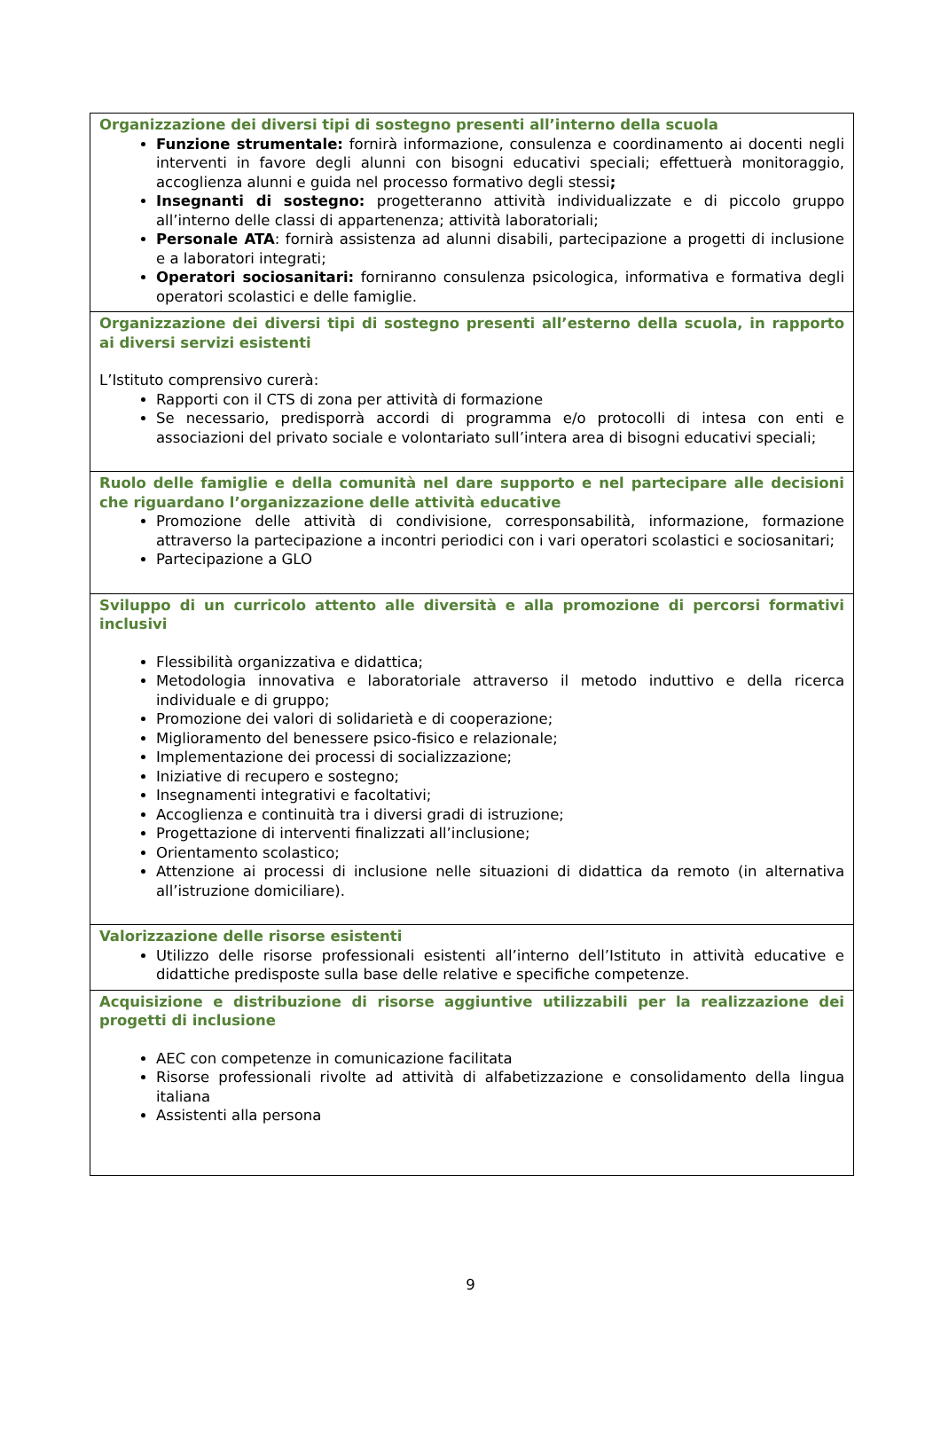| Organizzazione dei diversi tipi di sostegno presenti all’interno della scuola Funzione strumentale: fornirà informazione, consulenza e coordinamento ai docenti negli interventi in favore degli alunni con bisogni educativi speciali; effettuerà monitoraggio, accoglienza alunni e guida nel processo formativo degli stessi ; Insegnanti di sostegno: progetteranno attività individualizzate e di piccolo gruppo all’interno delle classi di appartenenza; attività laboratoriali; Personale ATA : fornirà assistenza ad alunni disabili, partecipazione a progetti di inclusione e a laboratori integrati; Operatori sociosanitari: forniranno consulenza psicologica, informativa e formativa degli operatori scolastici e delle famiglie. |
| Organizzazione dei diversi tipi di sostegno presenti all’esterno della scuola, in rapporto ai diversi servizi esistenti L’Istituto comprensivo curerà: Rapporti con il CTS di zona per attività di formazione Se necessario, predisporrà accordi di programma e/o protocolli di intesa con enti e associazioni del privato sociale e volontariato sull’intera area di bisogni educativi speciali; |
| Ruolo delle famiglie e della comunità nel dare supporto e nel partecipare alle decisioni che riguardano l’organizzazione delle attività educative Promozione delle attività di condivisione, corresponsabilità, informazione, formazione attraverso la partecipazione a incontri periodici con i vari operatori scolastici e sociosanitari; Partecipazione a GLO |
| Sviluppo di un curricolo attento alle diversità e alla promozione di percorsi formativi inclusivi Flessibilità organizzativa e didattica; Metodologia innovativa e laboratoriale attraverso il metodo induttivo e della ricerca individuale e di gruppo; Promozione dei valori di solidarietà e di cooperazione; Miglioramento del benessere psico-fisico e relazionale; Implementazione dei processi di socializzazione; Iniziative di recupero e sostegno; Insegnamenti integrativi e facoltativi; Accoglienza e continuità tra i diversi gradi di istruzione; Progettazione di interventi finalizzati all’inclusione; Orientamento scolastico; Attenzione ai processi di inclusione nelle situazioni di didattica da remoto (in alternativa all’istruzione domiciliare). |
| Valorizzazione delle risorse esistenti Utilizzo delle risorse professionali esistenti all’interno dell’Istituto in attività educative e didattiche predisposte sulla base delle relative e specifiche competenze. |
| Acquisizione e distribuzione di risorse aggiuntive utilizzabili per la realizzazione dei progetti di inclusione AEC con competenze in comunicazione facilitata Risorse professionali rivolte ad attività di alfabetizzazione e consolidamento della lingua italiana Assistenti alla persona |
9